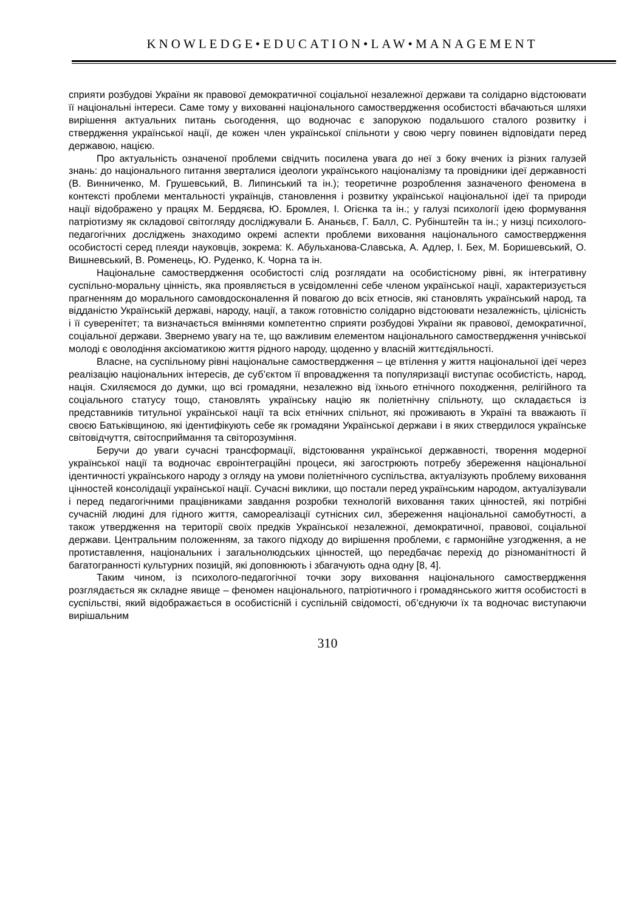KNOWLEDGE•EDUCATION•LAW•MANAGEMENT
сприяти розбудові України як правової демократичної соціальної незалежної держави та солідарно відстоювати її національні інтереси. Саме тому у вихованні національного самоствердження особистості вбачаються шляхи вирішення актуальних питань сьогодення, що водночас є запорукою подальшого сталого розвитку і ствердження української нації, де кожен член української спільноти у свою чергу повинен відповідати перед державою, нацією.
Про актуальність означеної проблеми свідчить посилена увага до неї з боку вчених із різних галузей знань: до національного питання зверталися ідеологи українського націоналізму та провідники ідеї державності (В. Винниченко, М. Грушевський, В. Липинський та ін.); теоретичне розроблення зазначеного феномена в контексті проблеми ментальності українців, становлення і розвитку української національної ідеї та природи нації відображено у працях М. Бердяєва, Ю. Бромлея, І. Огієнка та ін.; у галузі психології ідею формування патріотизму як складової світогляду досліджували Б. Ананьєв, Г. Балл, С. Рубінштейн та ін.; у низці психолого-педагогічних досліджень знаходимо окремі аспекти проблеми виховання національного самоствердження особистості серед плеяди науковців, зокрема: К. Абульханова-Славська, А. Адлер, І. Бех, М. Боришевський, О. Вишневський, В. Роменець, Ю. Руденко, К. Чорна та ін.
Національне самоствердження особистості слід розглядати на особистісному рівні, як інтегративну суспільно-моральну цінність, яка проявляється в усвідомленні себе членом української нації, характеризується прагненням до морального самовдосконалення й повагою до всіх етносів, які становлять український народ, та відданістю Українській державі, народу, нації, а також готовністю солідарно відстоювати незалежність, цілісність і її суверенітет; та визначається вміннями компетентно сприяти розбудові України як правової, демократичної, соціальної держави. Звернемо увагу на те, що важливим елементом національного самоствердження учнівської молоді є оволодіння аксіоматикою життя рідного народу, щоденно у власній життєдіяльності.
Власне, на суспільному рівні національне самоствердження – це втілення у життя національної ідеї через реалізацію національних інтересів, де суб’єктом її впровадження та популяризації виступає особистість, народ, нація. Схиляємося до думки, що всі громадяни, незалежно від їхнього етнічного походження, релігійного та соціального статусу тощо, становлять українську націю як поліетнічну спільноту, що складається із представників титульної української нації та всіх етнічних спільнот, які проживають в Україні та вважають її своєю Батьківщиною, які ідентифікують себе як громадяни Української держави і в яких ствердилося українське світовідчуття, світосприймання та світорозуміння.
Беручи до уваги сучасні трансформації, відстоювання української державності, творення модерної української нації та водночас євроінтеграційні процеси, які загострюють потребу збереження національної ідентичності українського народу з огляду на умови поліетнічного суспільства, актуалізують проблему виховання цінностей консолідації української нації. Сучасні виклики, що постали перед українським народом, актуалізували і перед педагогічними працівниками завдання розробки технологій виховання таких цінностей, які потрібні сучасній людині для гідного життя, самореалізації сутнісних сил, збереження національної самобутності, а також утвердження на території своїх предків Української незалежної, демократичної, правової, соціальної держави. Центральним положенням, за такого підходу до вирішення проблеми, є гармонійне узгодження, а не протиставлення, національних і загальнолюдських цінностей, що передбачає перехід до різноманітності й багатогранності культурних позицій, які доповнюють і збагачують одна одну [8, 4].
Таким чином, із психолого-педагогічної точки зору виховання національного самоствердження розглядається як складне явище – феномен національного, патріотичного і громадянського життя особистості в суспільстві, який відображається в особистісній і суспільній свідомості, об’єднуючи їх та водночас виступаючи вирішальним
310